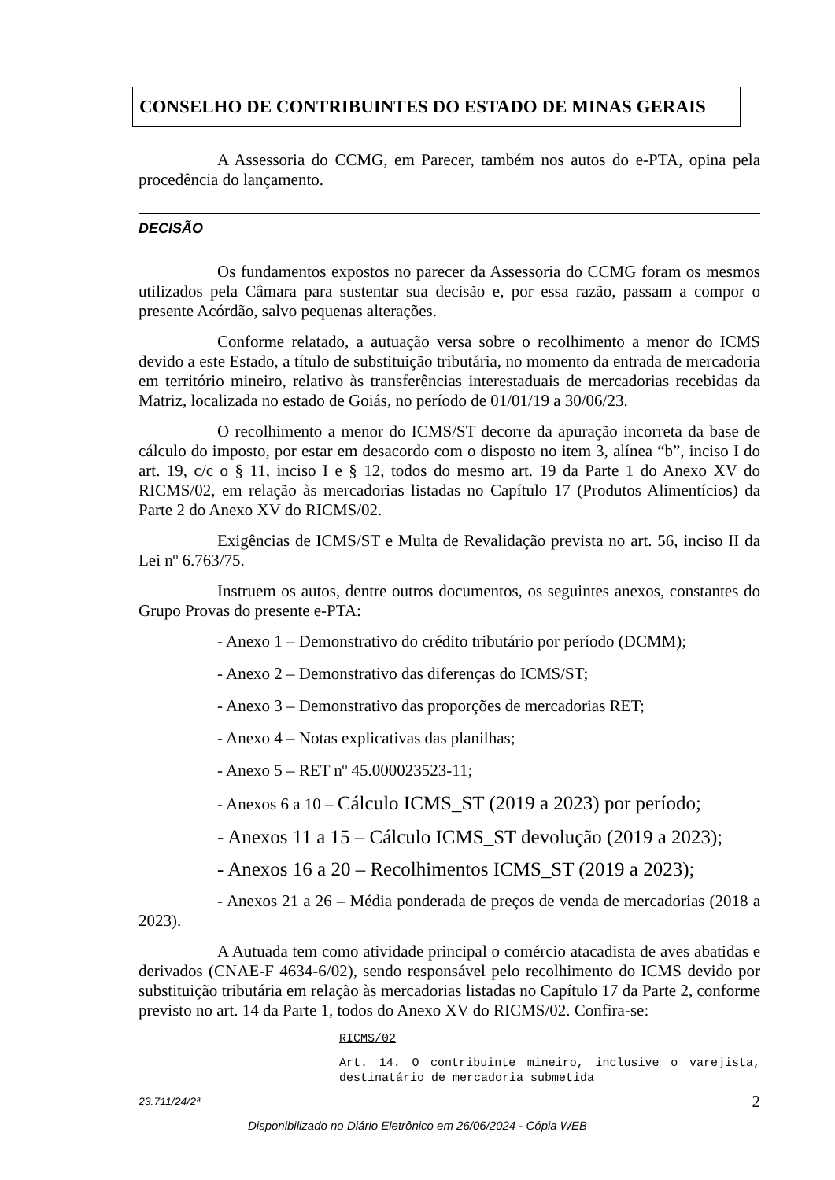CONSELHO DE CONTRIBUINTES DO ESTADO DE MINAS GERAIS
A Assessoria do CCMG, em Parecer, também nos autos do e-PTA, opina pela procedência do lançamento.
DECISÃO
Os fundamentos expostos no parecer da Assessoria do CCMG foram os mesmos utilizados pela Câmara para sustentar sua decisão e, por essa razão, passam a compor o presente Acórdão, salvo pequenas alterações.
Conforme relatado, a autuação versa sobre o recolhimento a menor do ICMS devido a este Estado, a título de substituição tributária, no momento da entrada de mercadoria em território mineiro, relativo às transferências interestaduais de mercadorias recebidas da Matriz, localizada no estado de Goiás, no período de 01/01/19 a 30/06/23.
O recolhimento a menor do ICMS/ST decorre da apuração incorreta da base de cálculo do imposto, por estar em desacordo com o disposto no item 3, alínea “b”, inciso I do art. 19, c/c o § 11, inciso I e § 12, todos do mesmo art. 19 da Parte 1 do Anexo XV do RICMS/02, em relação às mercadorias listadas no Capítulo 17 (Produtos Alimentícios) da Parte 2 do Anexo XV do RICMS/02.
Exigências de ICMS/ST e Multa de Revalidação prevista no art. 56, inciso II da Lei nº 6.763/75.
Instruem os autos, dentre outros documentos, os seguintes anexos, constantes do Grupo Provas do presente e-PTA:
- Anexo 1 – Demonstrativo do crédito tributário por período (DCMM);
- Anexo 2 – Demonstrativo das diferenças do ICMS/ST;
- Anexo 3 – Demonstrativo das proporções de mercadorias RET;
- Anexo 4 – Notas explicativas das planilhas;
- Anexo 5 – RET nº 45.000023523-11;
- Anexos 6 a 10 – Cálculo ICMS_ST (2019 a 2023) por período;
- Anexos 11 a 15 – Cálculo ICMS_ST devolução (2019 a 2023);
- Anexos 16 a 20 – Recolhimentos ICMS_ST (2019 a 2023);
- Anexos 21 a 26 – Média ponderada de preços de venda de mercadorias (2018 a 2023).
A Autuada tem como atividade principal o comércio atacadista de aves abatidas e derivados (CNAE-F 4634-6/02), sendo responsável pelo recolhimento do ICMS devido por substituição tributária em relação às mercadorias listadas no Capítulo 17 da Parte 2, conforme previsto no art. 14 da Parte 1, todos do Anexo XV do RICMS/02. Confira-se:
RICMS/02
Art. 14. O contribuinte mineiro, inclusive o varejista, destinatário de mercadoria submetida
23.711/24/2ª 2
Disponibilizado no Diário Eletrônico em 26/06/2024 - Cópia WEB